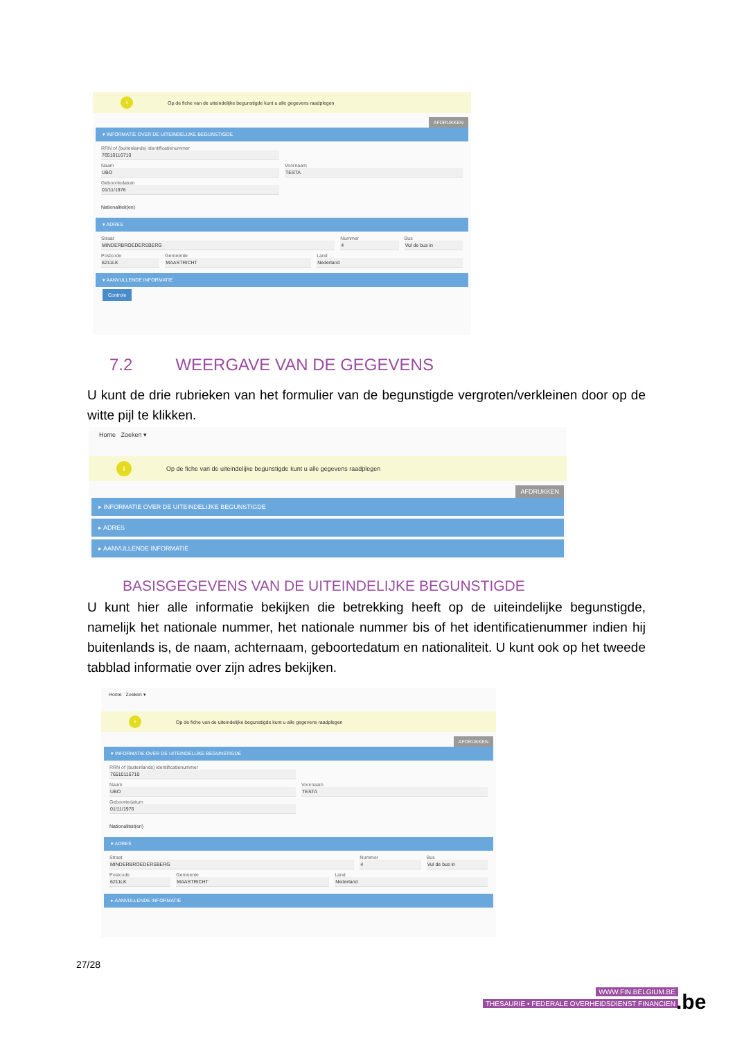i
Op de fiche van de uiteindelijke begunstigde kunt u alle gegevens raadplegen
AFDRUKKEN
▾ INFORMATIE OVER DE UITEINDELIJKE BEGUNSTIGDE
RRN of (buitenlands) identificatienummer
76510116710
Naam
UBO
Voornaam
TESTA
Geboortedatum
01/11/1976
Nationaliteit(en)
▾ ADRES
Straat
MINDERBROEDERSBERG
Nummer
4
Bus
Vul de bus in
Postcode
6211LK
Gemeente
MAASTRICHT
Land
Nederland
▾ AANVULLENDE INFORMATIE
Controle
7.2 WEERGAVE VAN DE GEGEVENS
U kunt de drie rubrieken van het formulier van de begunstigde vergroten/verkleinen door op de witte pijl te klikken.
Home Zoeken ▾
i
Op de fiche van de uiteindelijke begunstigde kunt u alle gegevens raadplegen
AFDRUKKEN
▸ INFORMATIE OVER DE UITEINDELIJKE BEGUNSTIGDE
▸ ADRES
▸ AANVULLENDE INFORMATIE
BASISGEGEVENS VAN DE UITEINDELIJKE BEGUNSTIGDE
U kunt hier alle informatie bekijken die betrekking heeft op de uiteindelijke begunstigde, namelijk het nationale nummer, het nationale nummer bis of het identificatienummer indien hij buitenlands is, de naam, achternaam, geboortedatum en nationaliteit. U kunt ook op het tweede tabblad informatie over zijn adres bekijken.
Home Zoeken ▾
i
Op de fiche van de uiteindelijke begunstigde kunt u alle gegevens raadplegen
AFDRUKKEN
▾ INFORMATIE OVER DE UITEINDELIJKE BEGUNSTIGDE
RRN of (buitenlands) identificatienummer
76510116710
Naam
UBO
Voornaam
TESTA
Geboortedatum
01/11/1976
Nationaliteit(en)
▾ ADRES
Straat
MINDERBROEDERSBERG
Nummer
4
Bus
Vul de bus in
Postcode
6211LK
Gemeente
MAASTRICHT
Land
Nederland
▸ AANVULLENDE INFORMATIE
27/28
WWW.FIN.BELGIUM.BE
THESAURIE • FEDERALE OVERHEIDSDIENST FINANCIEN
.be